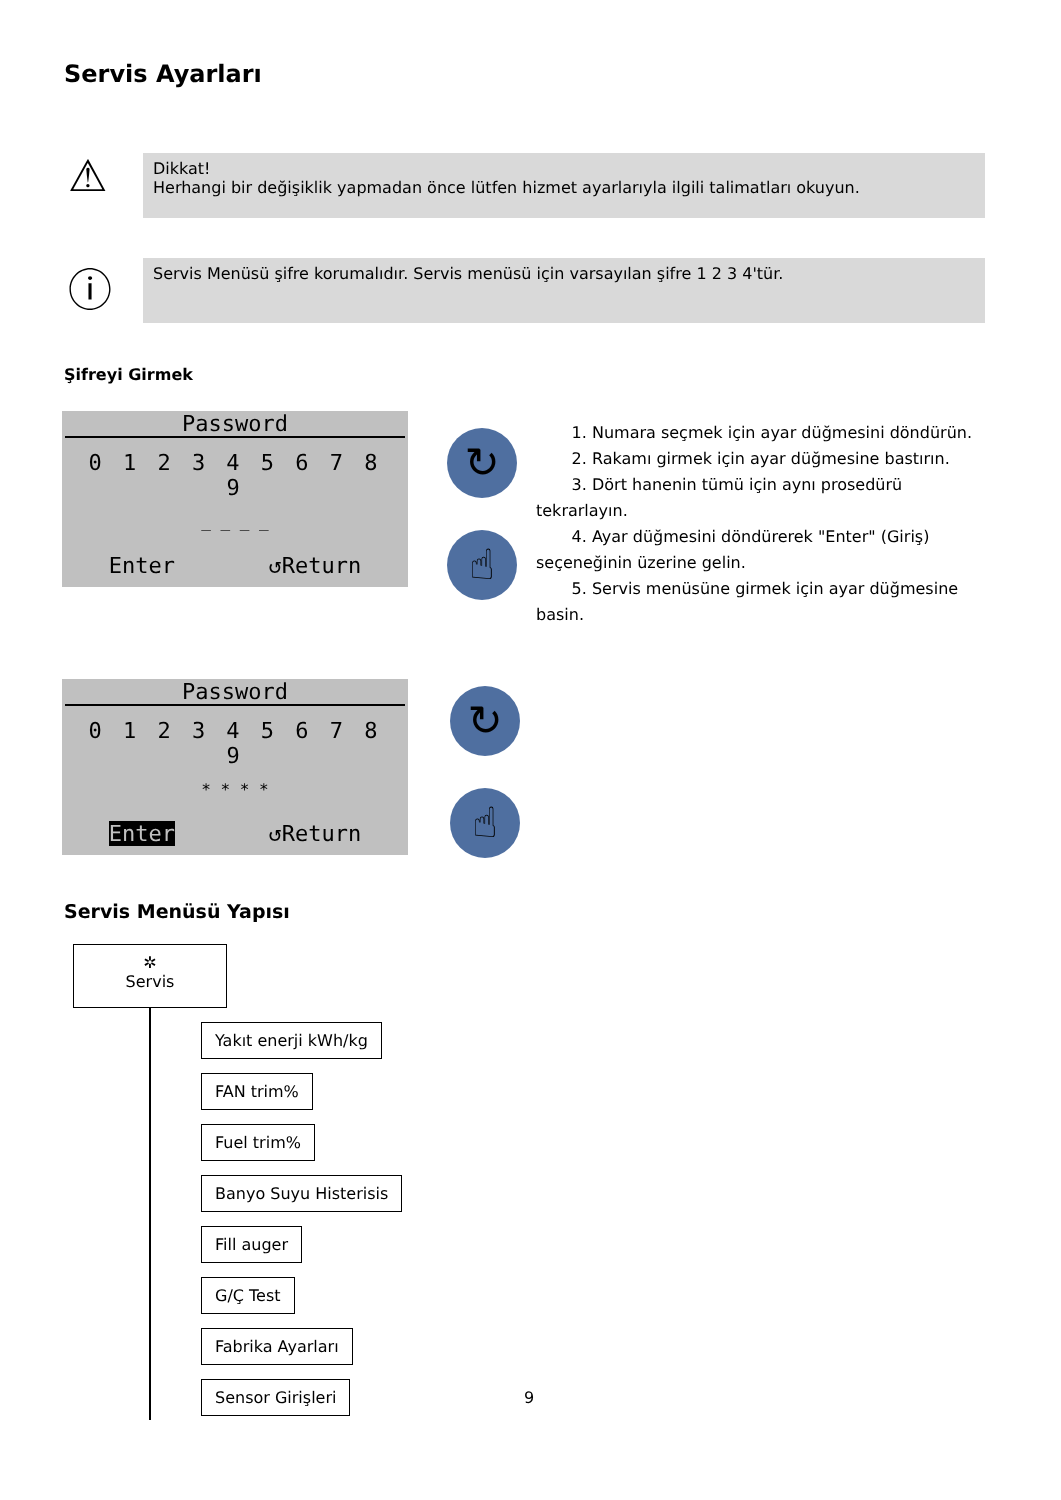Servis Ayarları
⚠
Dikkat!
Herhangi bir değişiklik yapmadan önce lütfen hizmet ayarlarıyla ilgili talimatları okuyun.
ⓘ Servis Menüsü şifre korumalıdır. Servis menüsü için varsayılan şifre 1 2 3 4'tür.
Şifreyi Girmek
Password
0 1 2 3 4 5 6 7 8 9
_ _ _ _
Enter ↺Return
↻
☝
1. Numara seçmek için ayar düğmesini döndürün.
2. Rakamı girmek için ayar düğmesine bastırın.
3. Dört hanenin tümü için aynı prosedürü tekrarlayın.
4. Ayar düğmesini döndürerek "Enter" (Giriş) seçeneğinin üzerine gelin.
5. Servis menüsüne girmek için ayar düğmesine basin.
Password
0 1 2 3 4 5 6 7 8 9
* * * *
Enter ↺Return
↻
☝
Servis Menüsü Yapısı
✲
Servis
Yakıt enerji kWh/kg
FAN trim%
Fuel trim%
Banyo Suyu Histerisis
Fill auger
G/Ç Test
Fabrika Ayarları
Sensor Girişleri
9